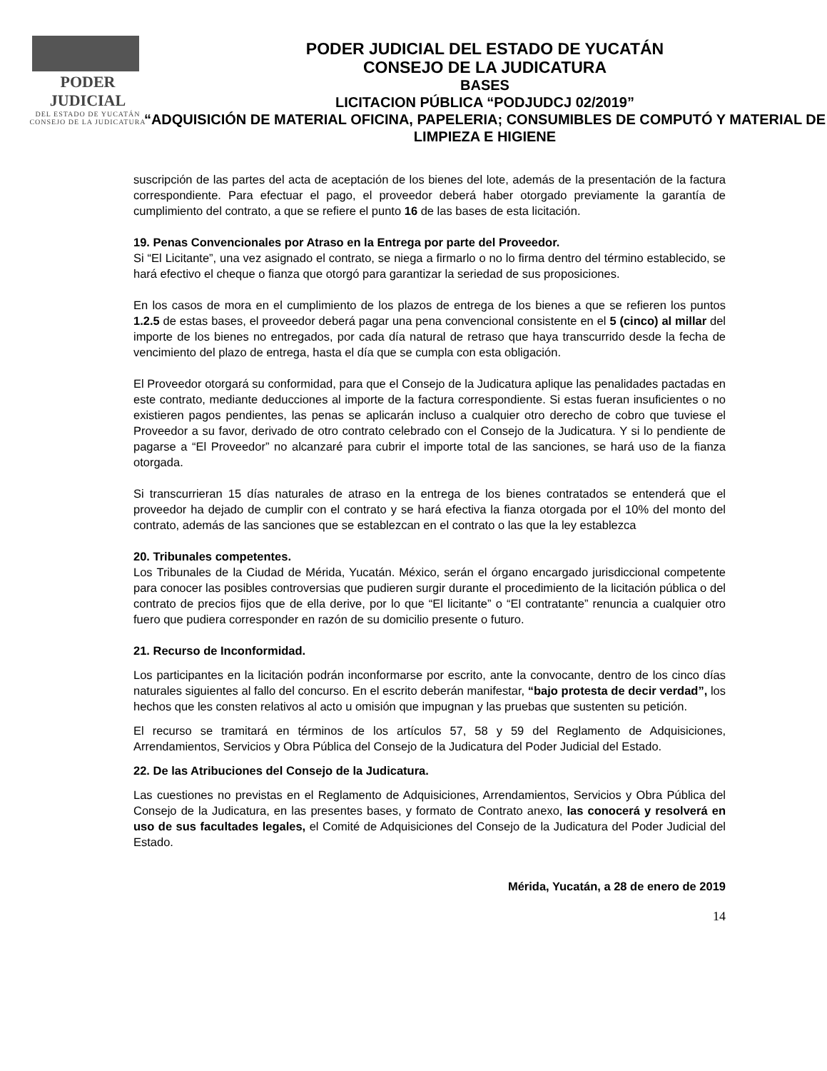PODER JUDICIAL
DEL ESTADO DE YUCATÁN
CONSEJO DE LA JUDICATURA
PODER JUDICIAL DEL ESTADO DE YUCATÁN
CONSEJO DE LA JUDICATURA
BASES
LICITACION PÚBLICA “PODJUDCJ 02/2019”
“ADQUISICIÓN DE MATERIAL OFICINA, PAPELERIA; CONSUMIBLES DE COMPUTÓ Y MATERIAL DE LIMPIEZA E HIGIENE
suscripción de las partes del acta de aceptación de los bienes del lote, además de la presentación de la factura correspondiente. Para efectuar el pago, el proveedor deberá haber otorgado previamente la garantía de cumplimiento del contrato, a que se refiere el punto 16 de las bases de esta licitación.
19. Penas Convencionales por Atraso en la Entrega por parte del Proveedor.
Si “El Licitante”, una vez asignado el contrato, se niega a firmarlo o no lo firma dentro del término establecido, se hará efectivo el cheque o fianza que otorgó para garantizar la seriedad de sus proposiciones.
En los casos de mora en el cumplimiento de los plazos de entrega de los bienes a que se refieren los puntos 1.2.5 de estas bases, el proveedor deberá pagar una pena convencional consistente en el 5 (cinco) al millar del importe de los bienes no entregados, por cada día natural de retraso que haya transcurrido desde la fecha de vencimiento del plazo de entrega, hasta el día que se cumpla con esta obligación.
El Proveedor otorgará su conformidad, para que el Consejo de la Judicatura aplique las penalidades pactadas en este contrato, mediante deducciones al importe de la factura correspondiente. Si estas fueran insuficientes o no existieren pagos pendientes, las penas se aplicarán incluso a cualquier otro derecho de cobro que tuviese el Proveedor a su favor, derivado de otro contrato celebrado con el Consejo de la Judicatura. Y si lo pendiente de pagarse a “El Proveedor” no alcanzaré para cubrir el importe total de las sanciones, se hará uso de la fianza otorgada.
Si transcurrieran 15 días naturales de atraso en la entrega de los bienes contratados se entenderá que el proveedor ha dejado de cumplir con el contrato y se hará efectiva la fianza otorgada por el 10% del monto del contrato, además de las sanciones que se establezcan en el contrato o las que la ley establezca
20. Tribunales competentes.
Los Tribunales de la Ciudad de Mérida, Yucatán. México, serán el órgano encargado jurisdiccional competente para conocer las posibles controversias que pudieren surgir durante el procedimiento de la licitación pública o del contrato de precios fijos que de ella derive, por lo que “El licitante” o “El contratante” renuncia a cualquier otro fuero que pudiera corresponder en razón de su domicilio presente o futuro.
21. Recurso de Inconformidad.
Los participantes en la licitación podrán inconformarse por escrito, ante la convocante, dentro de los cinco días naturales siguientes al fallo del concurso. En el escrito deberán manifestar, “bajo protesta de decir verdad”, los hechos que les consten relativos al acto u omisión que impugnan y las pruebas que sustenten su petición.
El recurso se tramitará en términos de los artículos 57, 58 y 59 del Reglamento de Adquisiciones, Arrendamientos, Servicios y Obra Pública del Consejo de la Judicatura del Poder Judicial del Estado.
22. De las Atribuciones del Consejo de la Judicatura.
Las cuestiones no previstas en el Reglamento de Adquisiciones, Arrendamientos, Servicios y Obra Pública del Consejo de la Judicatura, en las presentes bases, y formato de Contrato anexo, las conocerá y resolverá en uso de sus facultades legales, el Comité de Adquisiciones del Consejo de la Judicatura del Poder Judicial del Estado.
Mérida, Yucatán, a 28 de enero de 2019
14